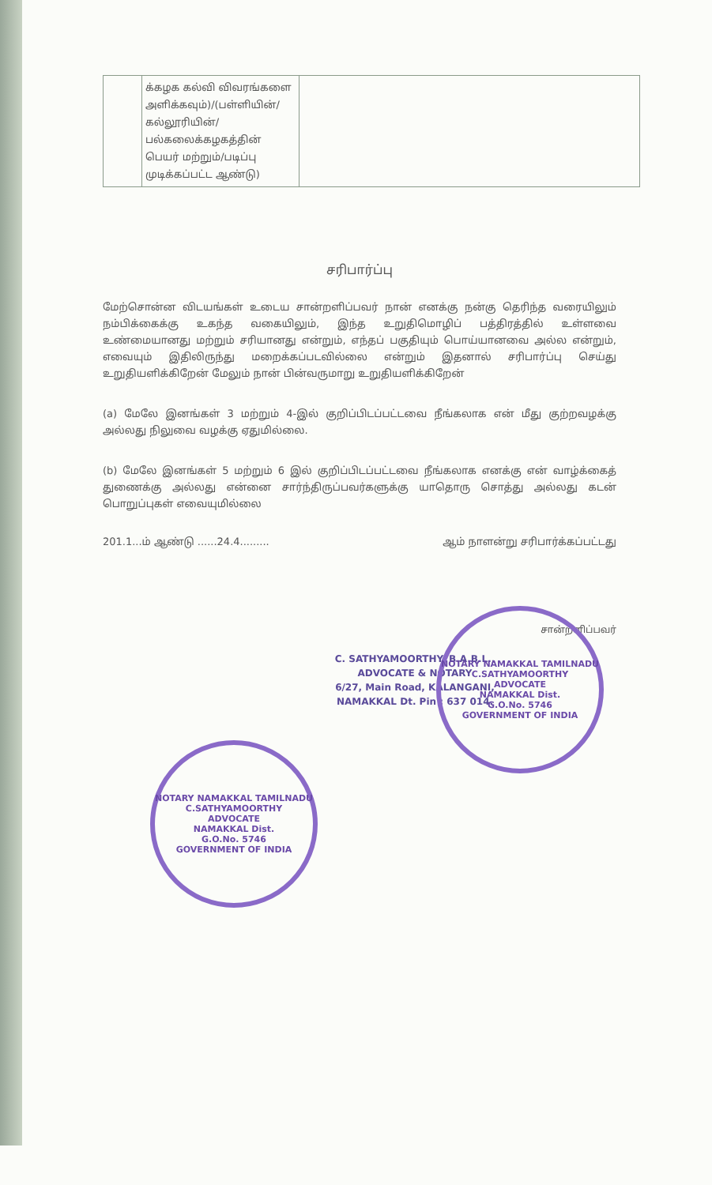| | க்கழக கல்வி விவரங்களை அளிக்கவும்)/(பள்ளியின்/கல்லூரியின்/பல்கலைக்கழகத்தின் பெயர் மற்றும்/படிப்பு முடிக்கப்பட்ட ஆண்டு) | |
சரிபார்ப்பு
மேற்சொன்ன விடயங்கள் உடைய சான்றளிப்பவர் நான் எனக்கு நன்கு தெரிந்த வரையிலும் நம்பிக்கைக்கு உகந்த வகையிலும், இந்த உறுதிமொழிப் பத்திரத்தில் உள்ளவை உண்மையானது மற்றும் சரியானது என்றும், எந்தப் பகுதியும் பொய்யானவை அல்ல என்றும், எவையும் இதிலிருந்து மறைக்கப்படவில்லை என்றும் இதனால் சரிபார்ப்பு செய்து உறுதியளிக்கிறேன் மேலும் நான் பின்வருமாறு உறுதியளிக்கிறேன்
(a) மேலே இனங்கள் 3 மற்றும் 4-இல் குறிப்பிடப்பட்டவை நீங்கலாக என் மீது குற்றவழக்கு அல்லது நிலுவை வழக்கு ஏதுமில்லை.
(b) மேலே இனங்கள் 5 மற்றும் 6 இல் குறிப்பிடப்பட்டவை நீங்கலாக எனக்கு என் வாழ்க்கைத் துணைக்கு அல்லது என்னை சார்ந்திருப்பவர்களுக்கு யாதொரு சொத்து அல்லது கடன் பொறுப்புகள் எவையுமில்லை
201.1...ம் ஆண்டு ......24.4......... ஆம் நாளன்று சரிபார்க்கப்பட்டது
சான்றளிப்பவர்
C. SATHYAMOORTHY, B.A.B.L.,
ADVOCATE & NOTARY
6/27, Main Road, KALANGANI,
NAMAKKAL Dt. Pin : 637 014.
NOTARY NAMAKKAL TAMILNADU
C.SATHYAMOORTHY
ADVOCATE
NAMAKKAL Dist.
G.O.No. 5746
GOVERNMENT OF INDIA
NOTARY NAMAKKAL TAMILNADU
C.SATHYAMOORTHY
ADVOCATE
NAMAKKAL Dist.
G.O.No. 5746
GOVERNMENT OF INDIA